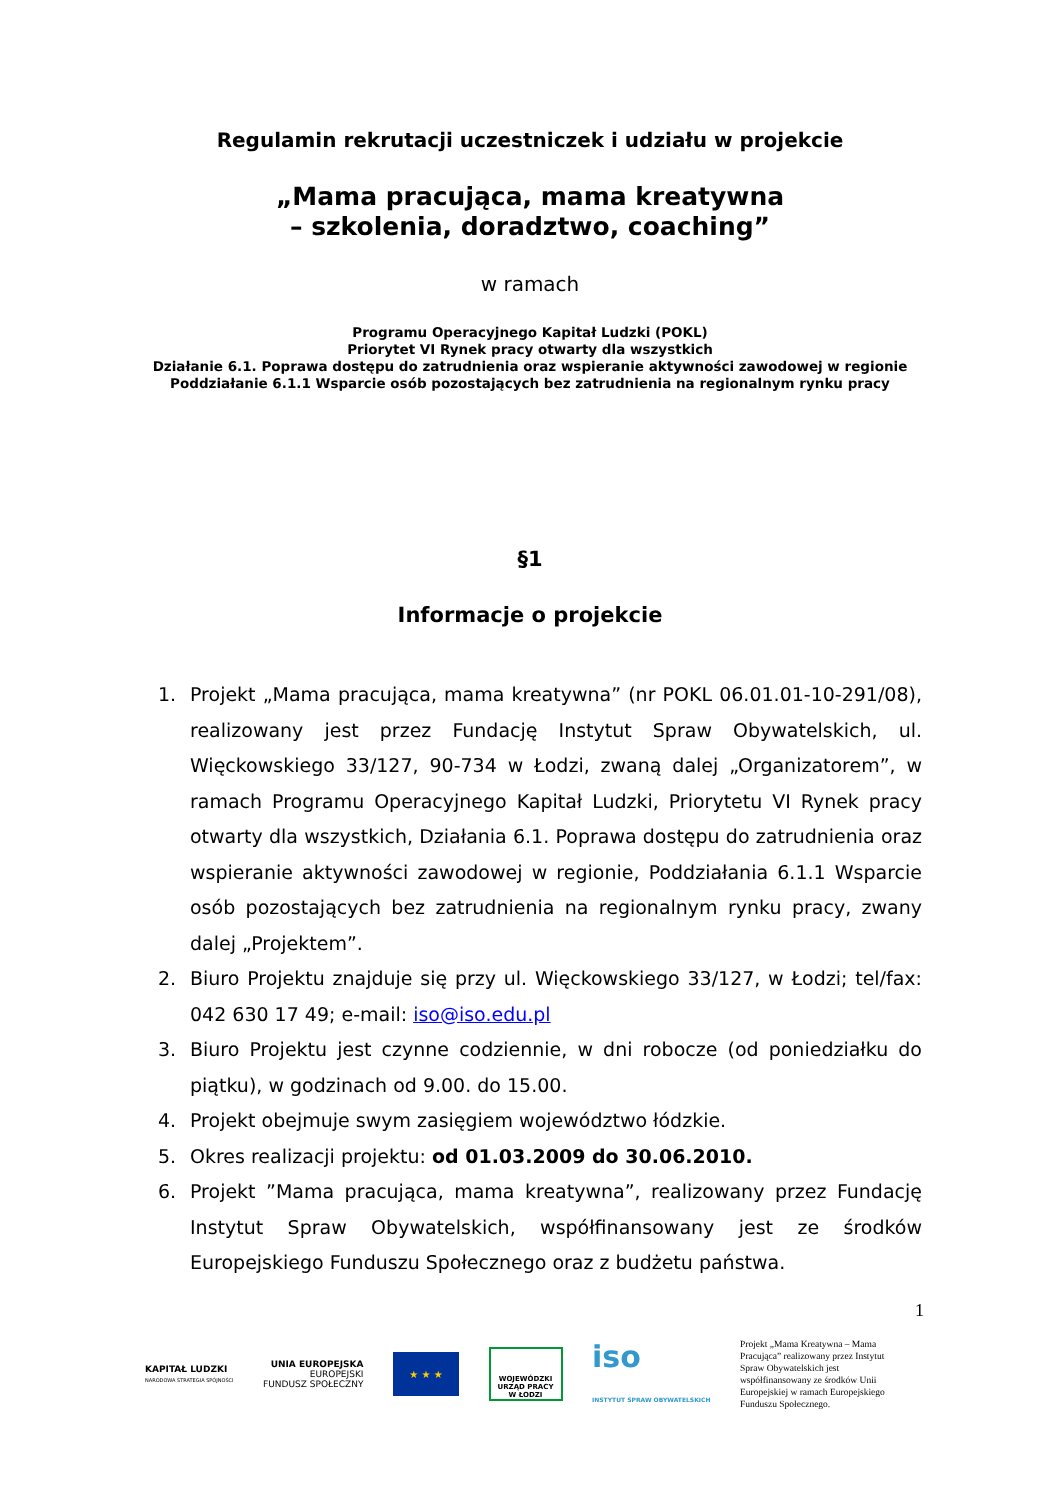Regulamin rekrutacji uczestniczek i udziału w projekcie
„Mama pracująca, mama kreatywna
– szkolenia, doradztwo, coaching”
w ramach
Programu Operacyjnego Kapitał Ludzki (POKL)
Priorytet VI Rynek pracy otwarty dla wszystkich
Działanie 6.1. Poprawa dostępu do zatrudnienia oraz wspieranie aktywności zawodowej w regionie
Poddziałanie 6.1.1 Wsparcie osób pozostających bez zatrudnienia na regionalnym rynku pracy
§1
Informacje o projekcie
1. Projekt „Mama pracująca, mama kreatywna” (nr POKL 06.01.01-10-291/08), realizowany jest przez Fundację Instytut Spraw Obywatelskich, ul. Więckowskiego 33/127, 90-734 w Łodzi, zwaną dalej „Organizatorem”, w ramach Programu Operacyjnego Kapitał Ludzki, Priorytetu VI Rynek pracy otwarty dla wszystkich, Działania 6.1. Poprawa dostępu do zatrudnienia oraz wspieranie aktywności zawodowej w regionie, Poddziałania 6.1.1 Wsparcie osób pozostających bez zatrudnienia na regionalnym rynku pracy, zwany dalej „Projektem”.
2. Biuro Projektu znajduje się przy ul. Więckowskiego 33/127, w Łodzi; tel/fax: 042 630 17 49; e-mail: iso@iso.edu.pl
3. Biuro Projektu jest czynne codziennie, w dni robocze (od poniedziałku do piątku), w godzinach od 9.00. do 15.00.
4. Projekt obejmuje swym zasięgiem województwo łódzkie.
5. Okres realizacji projektu: od 01.03.2009 do 30.06.2010.
6. Projekt ”Mama pracująca, mama kreatywna”, realizowany przez Fundację Instytut Spraw Obywatelskich, współfinansowany jest ze środków Europejskiego Funduszu Społecznego oraz z budżetu państwa.
1
KAPITAŁ LUDZKI
NARODOWA STRATEGIA SPÓJNOŚCI
UNIA EUROPEJSKA
EUROPEJSKI
FUNDUSZ SPOŁECZNY
★ ★ ★
WOJEWÓDZKI
URZĄD PRACY
W ŁODZI
iso
INSTYTUT SPRAW OBYWATELSKICH
Projekt „Mama Kreatywna – Mama Pracująca” realizowany przez Instytut Spraw Obywatelskich jest współfinansowany ze środków Unii Europejskiej w ramach Europejskiego Funduszu Społecznego.